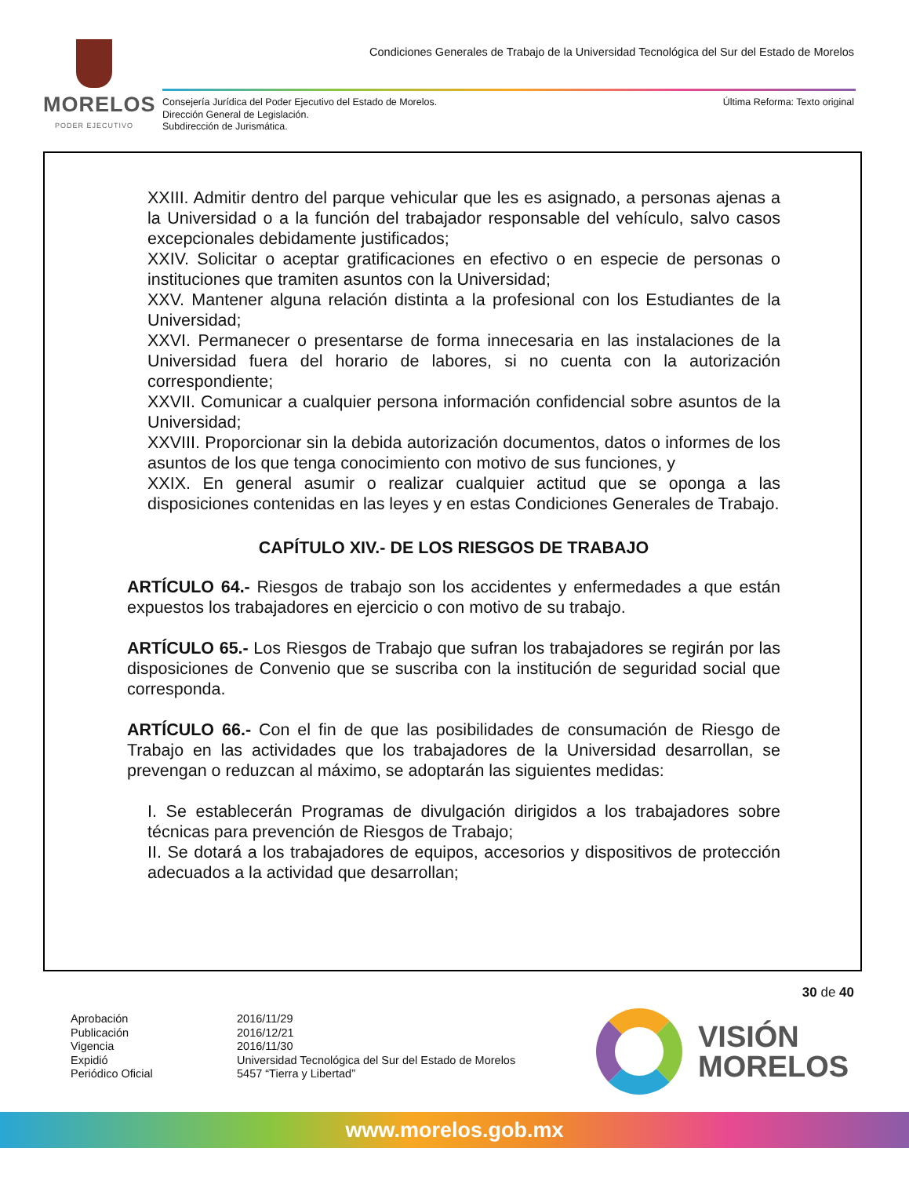MORELOS
PODER EJECUTIVO
Condiciones Generales de Trabajo de la Universidad Tecnológica del Sur del Estado de Morelos
Consejería Jurídica del Poder Ejecutivo del Estado de Morelos.
Dirección General de Legislación.
Subdirección de Jurismática.
Última Reforma: Texto original
XXIII. Admitir dentro del parque vehicular que les es asignado, a personas ajenas a la Universidad o a la función del trabajador responsable del vehículo, salvo casos excepcionales debidamente justificados;
XXIV. Solicitar o aceptar gratificaciones en efectivo o en especie de personas o instituciones que tramiten asuntos con la Universidad;
XXV. Mantener alguna relación distinta a la profesional con los Estudiantes de la Universidad;
XXVI. Permanecer o presentarse de forma innecesaria en las instalaciones de la Universidad fuera del horario de labores, si no cuenta con la autorización correspondiente;
XXVII. Comunicar a cualquier persona información confidencial sobre asuntos de la Universidad;
XXVIII. Proporcionar sin la debida autorización documentos, datos o informes de los asuntos de los que tenga conocimiento con motivo de sus funciones, y
XXIX. En general asumir o realizar cualquier actitud que se oponga a las disposiciones contenidas en las leyes y en estas Condiciones Generales de Trabajo.
CAPÍTULO XIV.- DE LOS RIESGOS DE TRABAJO
ARTÍCULO 64.- Riesgos de trabajo son los accidentes y enfermedades a que están expuestos los trabajadores en ejercicio o con motivo de su trabajo.
ARTÍCULO 65.- Los Riesgos de Trabajo que sufran los trabajadores se regirán por las disposiciones de Convenio que se suscriba con la institución de seguridad social que corresponda.
ARTÍCULO 66.- Con el fin de que las posibilidades de consumación de Riesgo de Trabajo en las actividades que los trabajadores de la Universidad desarrollan, se prevengan o reduzcan al máximo, se adoptarán las siguientes medidas:
I. Se establecerán Programas de divulgación dirigidos a los trabajadores sobre técnicas para prevención de Riesgos de Trabajo;
II. Se dotará a los trabajadores de equipos, accesorios y dispositivos de protección adecuados a la actividad que desarrollan;
30 de 40
Aprobación
Publicación
Vigencia
Expidió
Periódico Oficial
2016/11/29
2016/12/21
2016/11/30
Universidad Tecnológica del Sur del Estado de Morelos
5457 “Tierra y Libertad”
VISIÓN
MORELOS
www.morelos.gob.mx